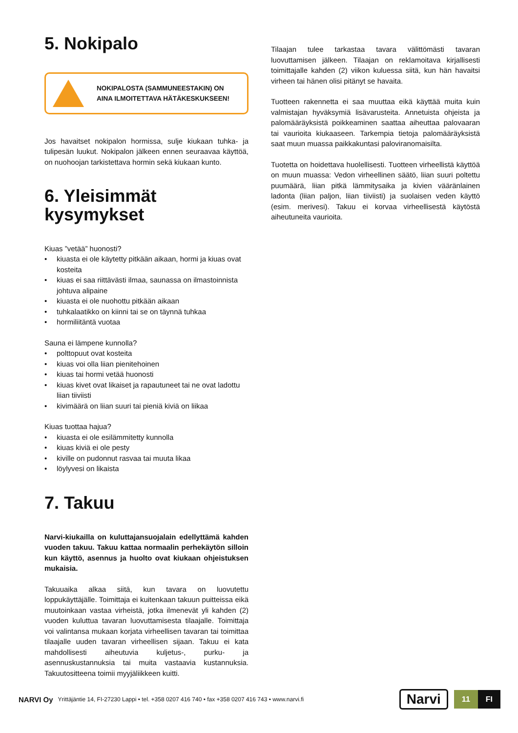5. Nokipalo
NOKIPALOSTA (SAMMUNEESTAKIN) ON
AINA ILMOITETTAVA HÄTÄKESKUKSEEN!
Jos havaitset nokipalon hormissa, sulje kiukaan tuhka- ja tulipesän luukut. Nokipalon jälkeen ennen seuraavaa käyttöä, on nuohoojan tarkistettava hormin sekä kiukaan kunto.
6. Yleisimmät kysymykset
Kiuas ”vetää” huonosti?
• kiuasta ei ole käytetty pitkään aikaan, hormi ja kiuas ovat kosteita
• kiuas ei saa riittävästi ilmaa, saunassa on ilmastoinnista johtuva alipaine
• kiuasta ei ole nuohottu pitkään aikaan
• tuhkalaatikko on kiinni tai se on täynnä tuhkaa
• hormiliitäntä vuotaa
Sauna ei lämpene kunnolla?
• polttopuut ovat kosteita
• kiuas voi olla liian pienitehoinen
• kiuas tai hormi vetää huonosti
• kiuas kivet ovat likaiset ja rapautuneet tai ne ovat ladottu liian tiiviisti
• kivimäärä on liian suuri tai pieniä kiviä on liikaa
Kiuas tuottaa hajua?
• kiuasta ei ole esilämmitetty kunnolla
• kiuas kiviä ei ole pesty
• kiville on pudonnut rasvaa tai muuta likaa
• löylyvesi on likaista
7. Takuu
Narvi-kiukailla on kuluttajansuojalain edellyttämä kahden vuoden takuu. Takuu kattaa normaalin perhekäytön silloin kun käyttö, asennus ja huolto ovat kiukaan ohjeistuksen mukaisia.
Takuuaika alkaa siitä, kun tavara on luovutettu loppukäyttäjälle. Toimittaja ei kuitenkaan takuun puitteissa eikä muutoinkaan vastaa virheistä, jotka ilmenevät yli kahden (2) vuoden kuluttua tavaran luovuttamisesta tilaajalle. Toimittaja voi valintansa mukaan korjata virheellisen tavaran tai toimittaa tilaajalle uuden tavaran virheellisen sijaan. Takuu ei kata mahdollisesti aiheutuvia kuljetus-, purku- ja asennuskustannuksia tai muita vastaavia kustannuksia. Takuutositteena toimii myyjäliikkeen kuitti.
Tilaajan tulee tarkastaa tavara välittömästi tavaran luovuttamisen jälkeen. Tilaajan on reklamoitava kirjallisesti toimittajalle kahden (2) viikon kuluessa siitä, kun hän havaitsi virheen tai hänen olisi pitänyt se havaita.
Tuotteen rakennetta ei saa muuttaa eikä käyttää muita kuin valmistajan hyväksymiä lisävarusteita. Annetuista ohjeista ja palomääräyksistä poikkeaminen saattaa aiheuttaa palovaaran tai vaurioita kiukaaseen. Tarkempia tietoja palomääräyksistä saat muun muassa paikkakuntasi paloviranomaisilta.
Tuotetta on hoidettava huolellisesti. Tuotteen virheellistä käyttöä on muun muassa: Vedon virheellinen säätö, liian suuri poltettu puumäärä, liian pitkä lämmitysaika ja kivien vääränlainen ladonta (liian paljon, liian tiiviisti) ja suolaisen veden käyttö (esim. merivesi). Takuu ei korvaa virheellisestä käytöstä aiheutuneita vaurioita.
NARVI Oy Yrittäjäntie 14, FI-27230 Lappi • tel. +358 0207 416 740 • fax +358 0207 416 743 • www.narvi.fi Narvi 11 FI